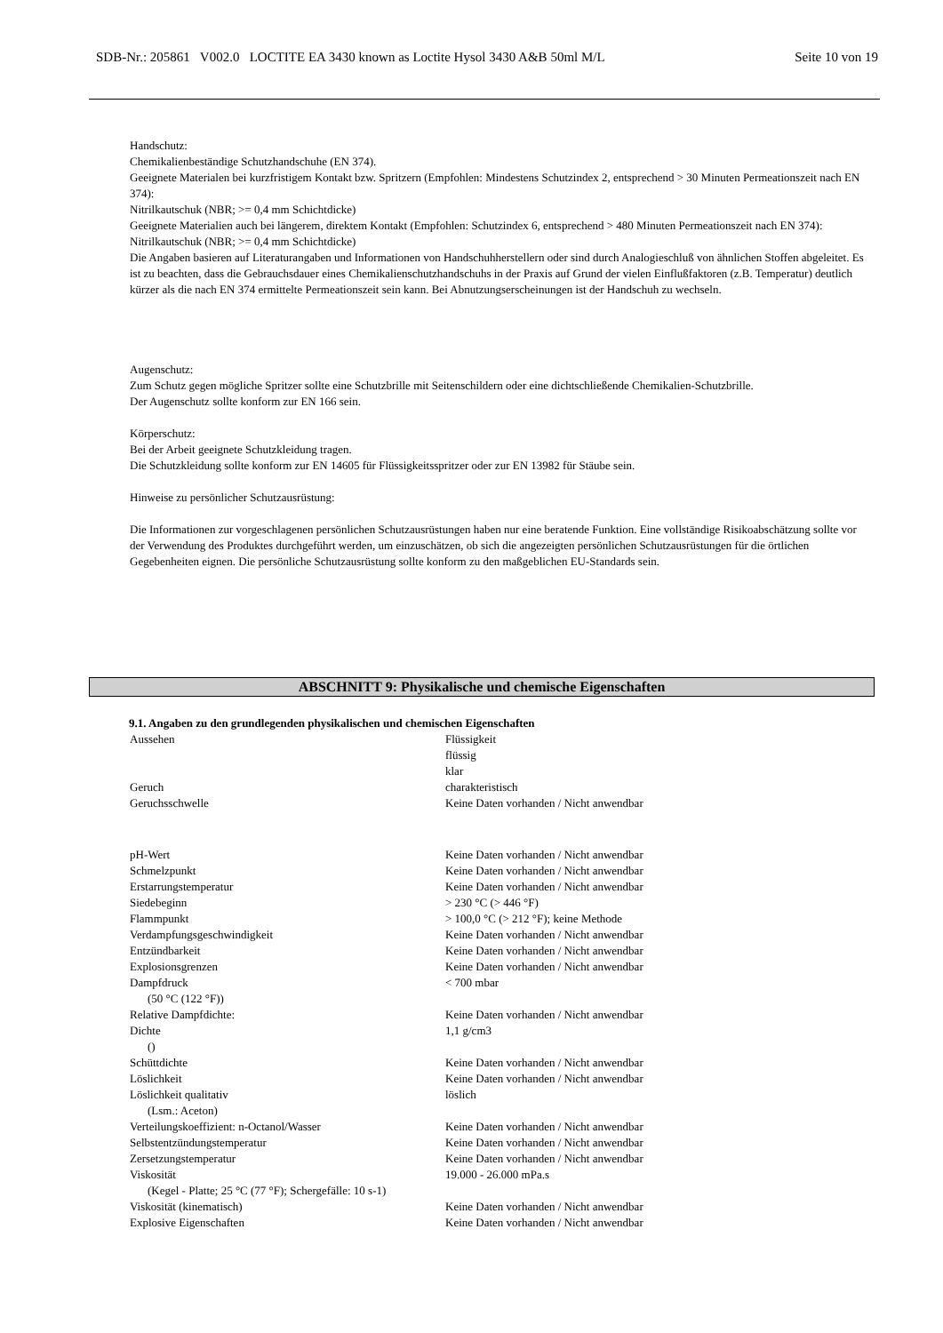SDB-Nr.: 205861 V002.0 LOCTITE EA 3430 known as Loctite Hysol 3430 A&B 50ml M/L Seite 10 von 19
Handschutz:
Chemikalienbeständige Schutzhandschuhe (EN 374).
Geeignete Materialen bei kurzfristigem Kontakt bzw. Spritzern (Empfohlen: Mindestens Schutzindex 2, entsprechend > 30 Minuten Permeationszeit nach EN 374):
Nitrilkautschuk (NBR; >= 0,4 mm Schichtdicke)
Geeignete Materialien auch bei längerem, direktem Kontakt (Empfohlen: Schutzindex 6, entsprechend > 480 Minuten Permeationszeit nach EN 374):
Nitrilkautschuk (NBR; >= 0,4 mm Schichtdicke)
Die Angaben basieren auf Literaturangaben und Informationen von Handschuhherstellern oder sind durch Analogieschluß von ähnlichen Stoffen abgeleitet. Es ist zu beachten, dass die Gebrauchsdauer eines Chemikalienschutzhandschuhs in der Praxis auf Grund der vielen Einflußfaktoren (z.B. Temperatur) deutlich kürzer als die nach EN 374 ermittelte Permeationszeit sein kann. Bei Abnutzungserscheinungen ist der Handschuh zu wechseln.
Augenschutz:
Zum Schutz gegen mögliche Spritzer sollte eine Schutzbrille mit Seitenschildern oder eine dichtschließende Chemikalien-Schutzbrille.
Der Augenschutz sollte konform zur EN 166 sein.
Körperschutz:
Bei der Arbeit geeignete Schutzkleidung tragen.
Die Schutzkleidung sollte konform zur EN 14605 für Flüssigkeitsspritzer oder zur EN 13982 für Stäube sein.
Hinweise zu persönlicher Schutzausrüstung:
Die Informationen zur vorgeschlagenen persönlichen Schutzausrüstungen haben nur eine beratende Funktion. Eine vollständige Risikoabschätzung sollte vor der Verwendung des Produktes durchgeführt werden, um einzuschätzen, ob sich die angezeigten persönlichen Schutzausrüstungen für die örtlichen Gegebenheiten eignen. Die persönliche Schutzausrüstung sollte konform zu den maßgeblichen EU-Standards sein.
ABSCHNITT 9: Physikalische und chemische Eigenschaften
9.1. Angaben zu den grundlegenden physikalischen und chemischen Eigenschaften
| Aussehen | Flüssigkeit flüssig klar |
| Geruch | charakteristisch |
| Geruchsschwelle | Keine Daten vorhanden / Nicht anwendbar |
| pH-Wert | Keine Daten vorhanden / Nicht anwendbar |
| Schmelzpunkt | Keine Daten vorhanden / Nicht anwendbar |
| Erstarrungstemperatur | Keine Daten vorhanden / Nicht anwendbar |
| Siedebeginn | > 230 °C (> 446 °F) |
| Flammpunkt | > 100,0 °C (> 212 °F); keine Methode |
| Verdampfungsgeschwindigkeit | Keine Daten vorhanden / Nicht anwendbar |
| Entzündbarkeit | Keine Daten vorhanden / Nicht anwendbar |
| Explosionsgrenzen | Keine Daten vorhanden / Nicht anwendbar |
| Dampfdruck (50 °C (122 °F)) | < 700 mbar |
| Relative Dampfdichte: | Keine Daten vorhanden / Nicht anwendbar |
| Dichte () | 1,1 g/cm3 |
| Schüttdichte | Keine Daten vorhanden / Nicht anwendbar |
| Löslichkeit | Keine Daten vorhanden / Nicht anwendbar |
| Löslichkeit qualitativ (Lsm.: Aceton) | löslich |
| Verteilungskoeffizient: n-Octanol/Wasser | Keine Daten vorhanden / Nicht anwendbar |
| Selbstentzündungstemperatur | Keine Daten vorhanden / Nicht anwendbar |
| Zersetzungstemperatur | Keine Daten vorhanden / Nicht anwendbar |
| Viskosität (Kegel - Platte; 25 °C (77 °F); Schergefälle: 10 s-1) | 19.000 - 26.000 mPa.s |
| Viskosität (kinematisch) | Keine Daten vorhanden / Nicht anwendbar |
| Explosive Eigenschaften | Keine Daten vorhanden / Nicht anwendbar |